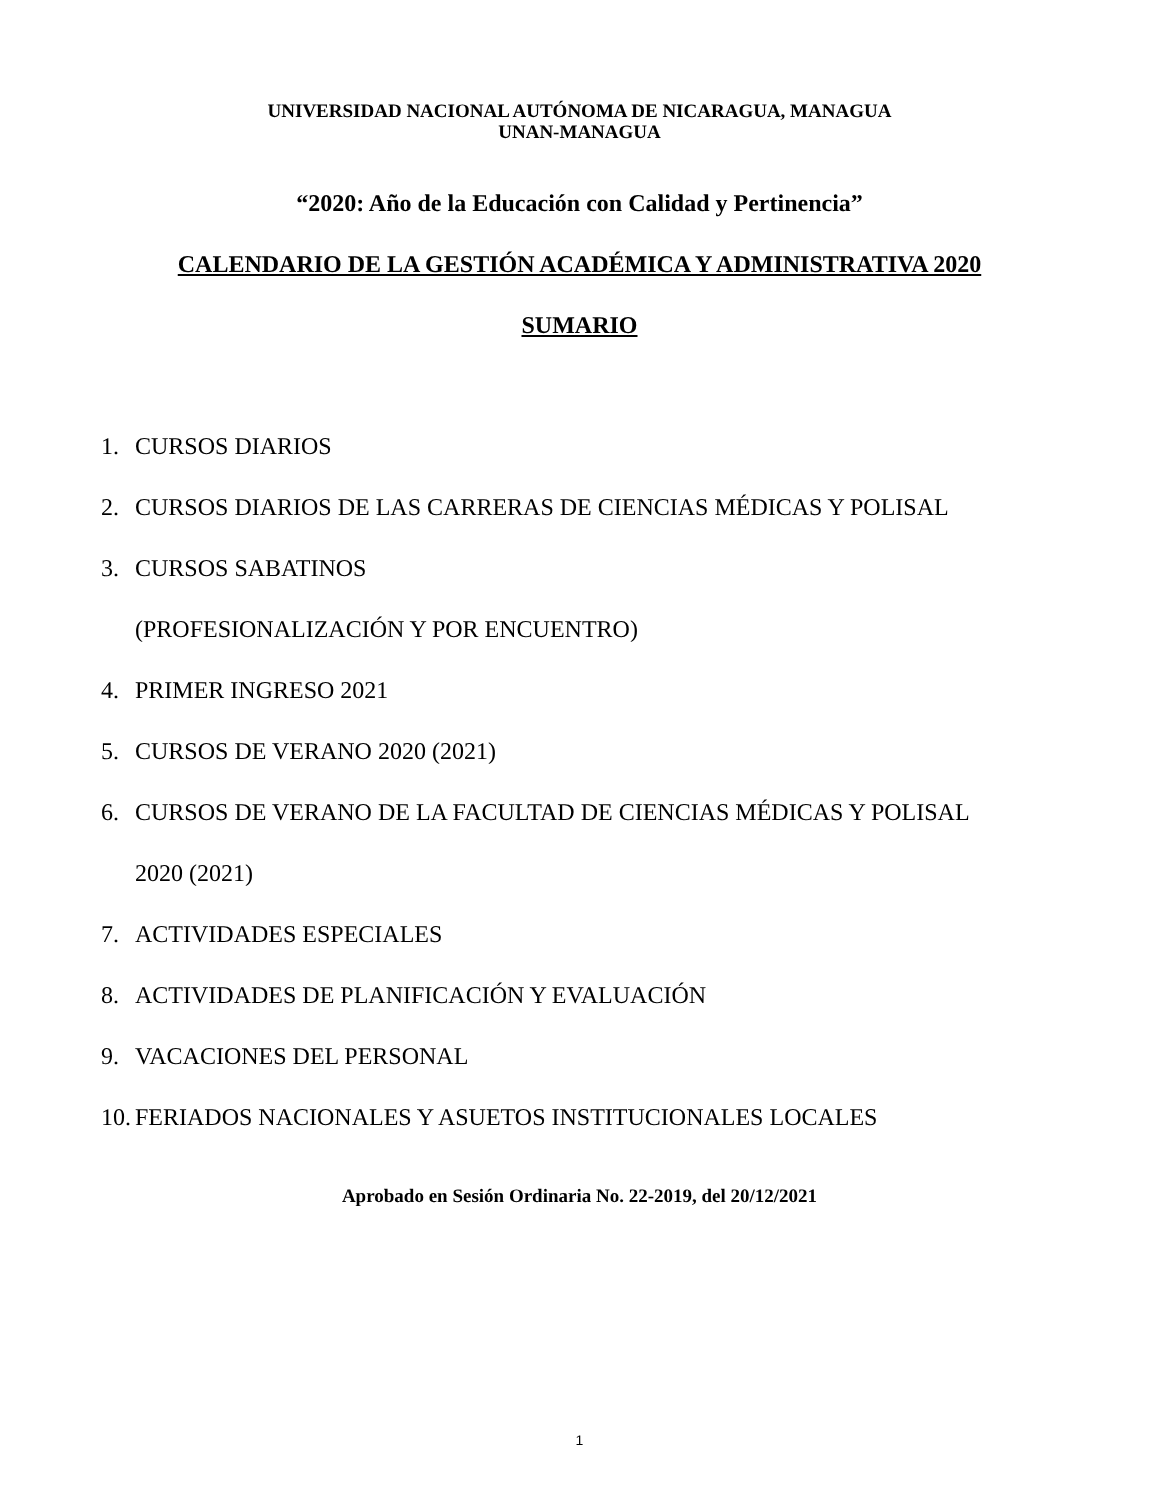UNIVERSIDAD NACIONAL AUTÓNOMA DE NICARAGUA, MANAGUA
UNAN-MANAGUA
“2020: Año de la Educación con Calidad y Pertinencia”
CALENDARIO DE LA GESTIÓN ACADÉMICA Y ADMINISTRATIVA 2020
SUMARIO
1. CURSOS DIARIOS
2. CURSOS DIARIOS DE LAS CARRERAS DE CIENCIAS MÉDICAS Y POLISAL
3. CURSOS SABATINOS
(PROFESIONALIZACIÓN Y POR ENCUENTRO)
4. PRIMER INGRESO 2021
5. CURSOS DE VERANO 2020 (2021)
6. CURSOS DE VERANO DE LA FACULTAD DE CIENCIAS MÉDICAS Y POLISAL
2020 (2021)
7. ACTIVIDADES ESPECIALES
8. ACTIVIDADES DE PLANIFICACIÓN Y EVALUACIÓN
9. VACACIONES DEL PERSONAL
10. FERIADOS NACIONALES Y ASUETOS INSTITUCIONALES LOCALES
Aprobado en Sesión Ordinaria No. 22-2019, del 20/12/2021
1